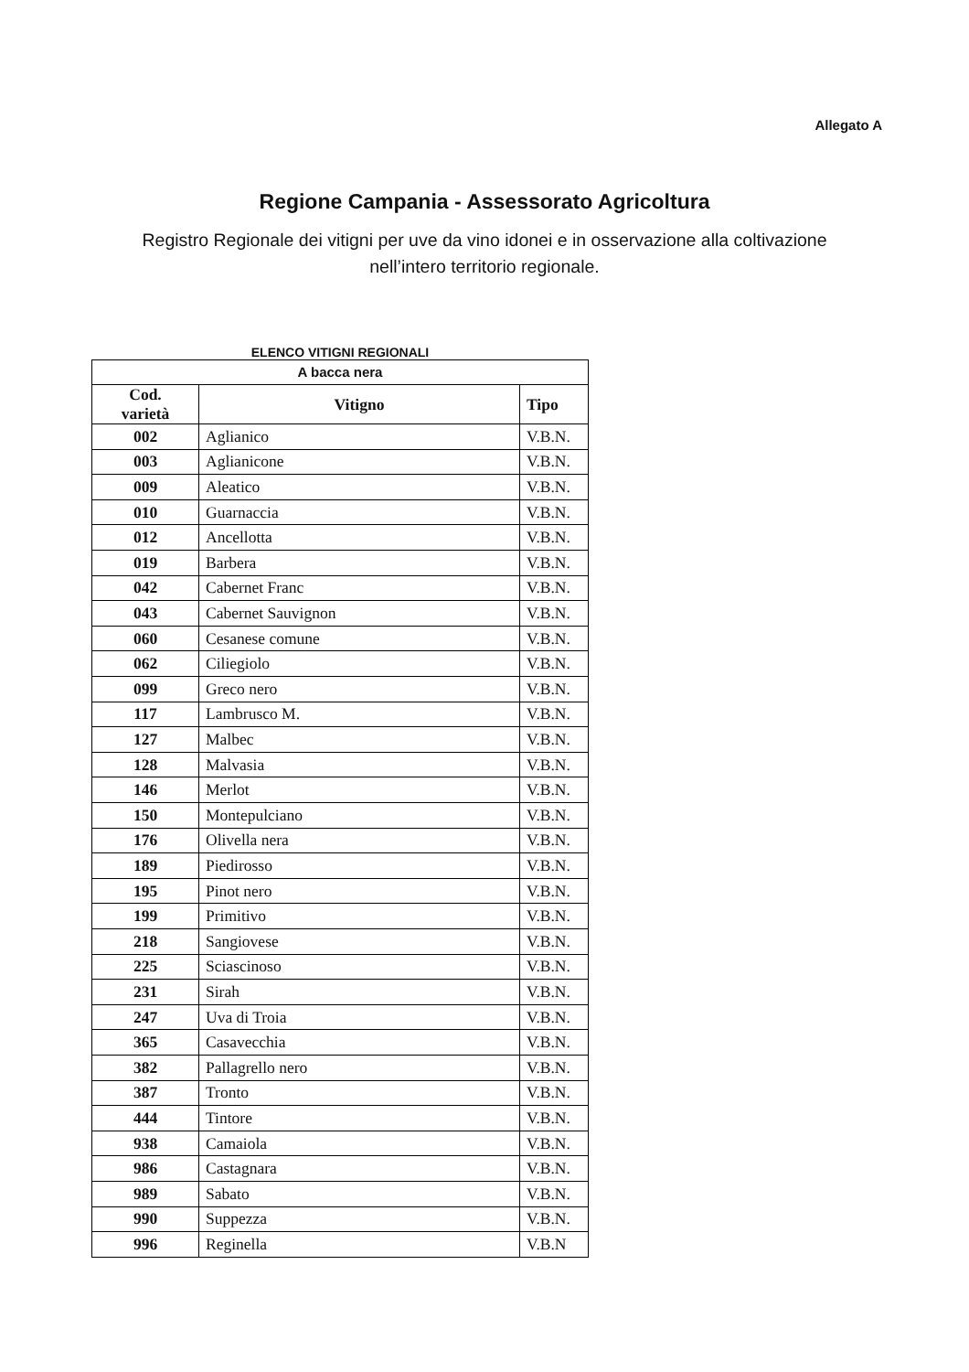Allegato A
Regione Campania - Assessorato Agricoltura
Registro Regionale dei vitigni per uve da vino idonei e in osservazione alla coltivazione nell’intero territorio regionale.
ELENCO VITIGNI REGIONALI
| A bacca nera | | |
| --- | --- | --- |
| Cod. varietà | Vitigno | Tipo |
| 002 | Aglianico | V.B.N. |
| 003 | Aglianicone | V.B.N. |
| 009 | Aleatico | V.B.N. |
| 010 | Guarnaccia | V.B.N. |
| 012 | Ancellotta | V.B.N. |
| 019 | Barbera | V.B.N. |
| 042 | Cabernet Franc | V.B.N. |
| 043 | Cabernet Sauvignon | V.B.N. |
| 060 | Cesanese comune | V.B.N. |
| 062 | Ciliegiolo | V.B.N. |
| 099 | Greco nero | V.B.N. |
| 117 | Lambrusco M. | V.B.N. |
| 127 | Malbec | V.B.N. |
| 128 | Malvasia | V.B.N. |
| 146 | Merlot | V.B.N. |
| 150 | Montepulciano | V.B.N. |
| 176 | Olivella nera | V.B.N. |
| 189 | Piedirosso | V.B.N. |
| 195 | Pinot nero | V.B.N. |
| 199 | Primitivo | V.B.N. |
| 218 | Sangiovese | V.B.N. |
| 225 | Sciascinoso | V.B.N. |
| 231 | Sirah | V.B.N. |
| 247 | Uva di Troia | V.B.N. |
| 365 | Casavecchia | V.B.N. |
| 382 | Pallagrello nero | V.B.N. |
| 387 | Tronto | V.B.N. |
| 444 | Tintore | V.B.N. |
| 938 | Camaiola | V.B.N. |
| 986 | Castagnara | V.B.N. |
| 989 | Sabato | V.B.N. |
| 990 | Suppezza | V.B.N. |
| 996 | Reginella | V.B.N |